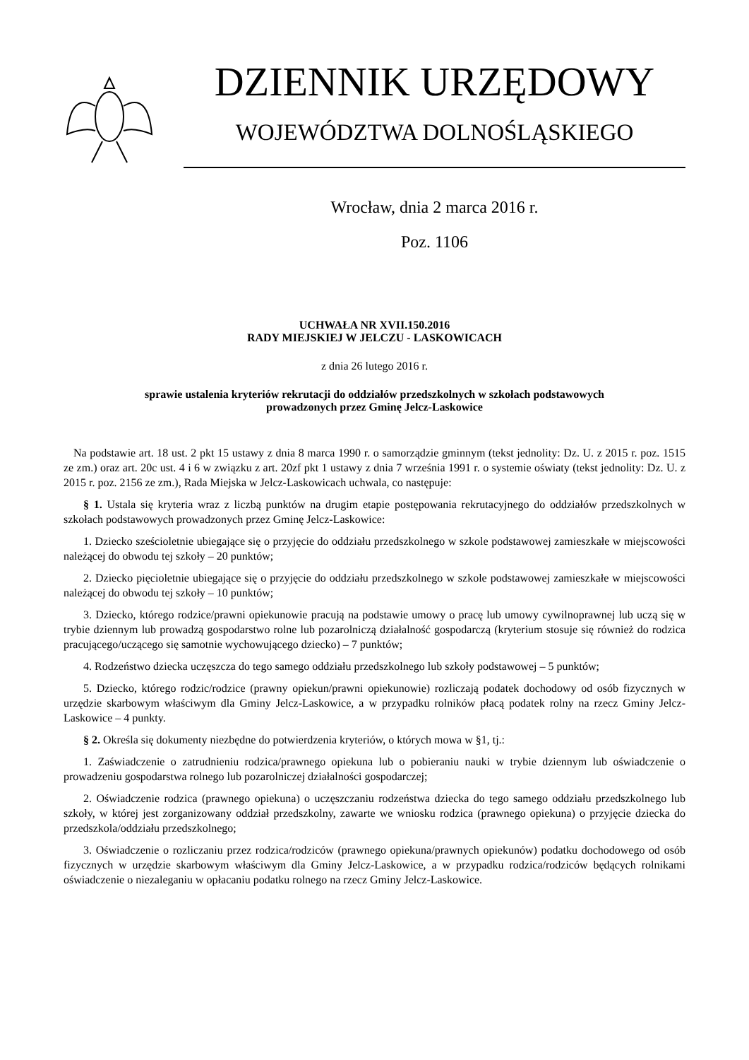DZIENNIK URZĘDOWY
WOJEWÓDZTWA DOLNOŚLĄSKIEGO
Wrocław, dnia 2 marca 2016 r.
Poz. 1106
UCHWAŁA NR XVII.150.2016
RADY MIEJSKIEJ W JELCZU - LASKOWICACH
z dnia 26 lutego 2016 r.
sprawie ustalenia kryteriów rekrutacji do oddziałów przedszkolnych w szkołach podstawowych
prowadzonych przez Gminę Jelcz-Laskowice
Na podstawie art. 18 ust. 2 pkt 15 ustawy z dnia 8 marca 1990 r. o samorządzie gminnym (tekst jednolity: Dz. U. z 2015 r. poz. 1515 ze zm.) oraz art. 20c ust. 4 i 6 w związku z art. 20zf pkt 1 ustawy z dnia 7 września 1991 r. o systemie oświaty (tekst jednolity: Dz. U. z 2015 r. poz. 2156 ze zm.), Rada Miejska w Jelcz-Laskowicach uchwala, co następuje:
§ 1. Ustala się kryteria wraz z liczbą punktów na drugim etapie postępowania rekrutacyjnego do oddziałów przedszkolnych w szkołach podstawowych prowadzonych przez Gminę Jelcz-Laskowice:
1. Dziecko sześcioletnie ubiegające się o przyjęcie do oddziału przedszkolnego w szkole podstawowej zamieszkałe w miejscowości należącej do obwodu tej szkoły – 20 punktów;
2. Dziecko pięcioletnie ubiegające się o przyjęcie do oddziału przedszkolnego w szkole podstawowej zamieszkałe w miejscowości należącej do obwodu tej szkoły – 10 punktów;
3. Dziecko, którego rodzice/prawni opiekunowie pracują na podstawie umowy o pracę lub umowy cywilnoprawnej lub uczą się w trybie dziennym lub prowadzą gospodarstwo rolne lub pozarolniczą działalność gospodarczą (kryterium stosuje się również do rodzica pracującego/uczącego się samotnie wychowującego dziecko) – 7 punktów;
4. Rodzeństwo dziecka uczęszcza do tego samego oddziału przedszkolnego lub szkoły podstawowej – 5 punktów;
5. Dziecko, którego rodzic/rodzice (prawny opiekun/prawni opiekunowie) rozliczają podatek dochodowy od osób fizycznych w urzędzie skarbowym właściwym dla Gminy Jelcz-Laskowice, a w przypadku rolników płacą podatek rolny na rzecz Gminy Jelcz-Laskowice – 4 punkty.
§ 2. Określa się dokumenty niezbędne do potwierdzenia kryteriów, o których mowa w §1, tj.:
1. Zaświadczenie o zatrudnieniu rodzica/prawnego opiekuna lub o pobieraniu nauki w trybie dziennym lub oświadczenie o prowadzeniu gospodarstwa rolnego lub pozarolniczej działalności gospodarczej;
2. Oświadczenie rodzica (prawnego opiekuna) o uczęszczaniu rodzeństwa dziecka do tego samego oddziału przedszkolnego lub szkoły, w której jest zorganizowany oddział przedszkolny, zawarte we wniosku rodzica (prawnego opiekuna) o przyjęcie dziecka do przedszkola/oddziału przedszkolnego;
3. Oświadczenie o rozliczaniu przez rodzica/rodziców (prawnego opiekuna/prawnych opiekunów) podatku dochodowego od osób fizycznych w urzędzie skarbowym właściwym dla Gminy Jelcz-Laskowice, a w przypadku rodzica/rodziców będących rolnikami oświadczenie o niezaleganiu w opłacaniu podatku rolnego na rzecz Gminy Jelcz-Laskowice.